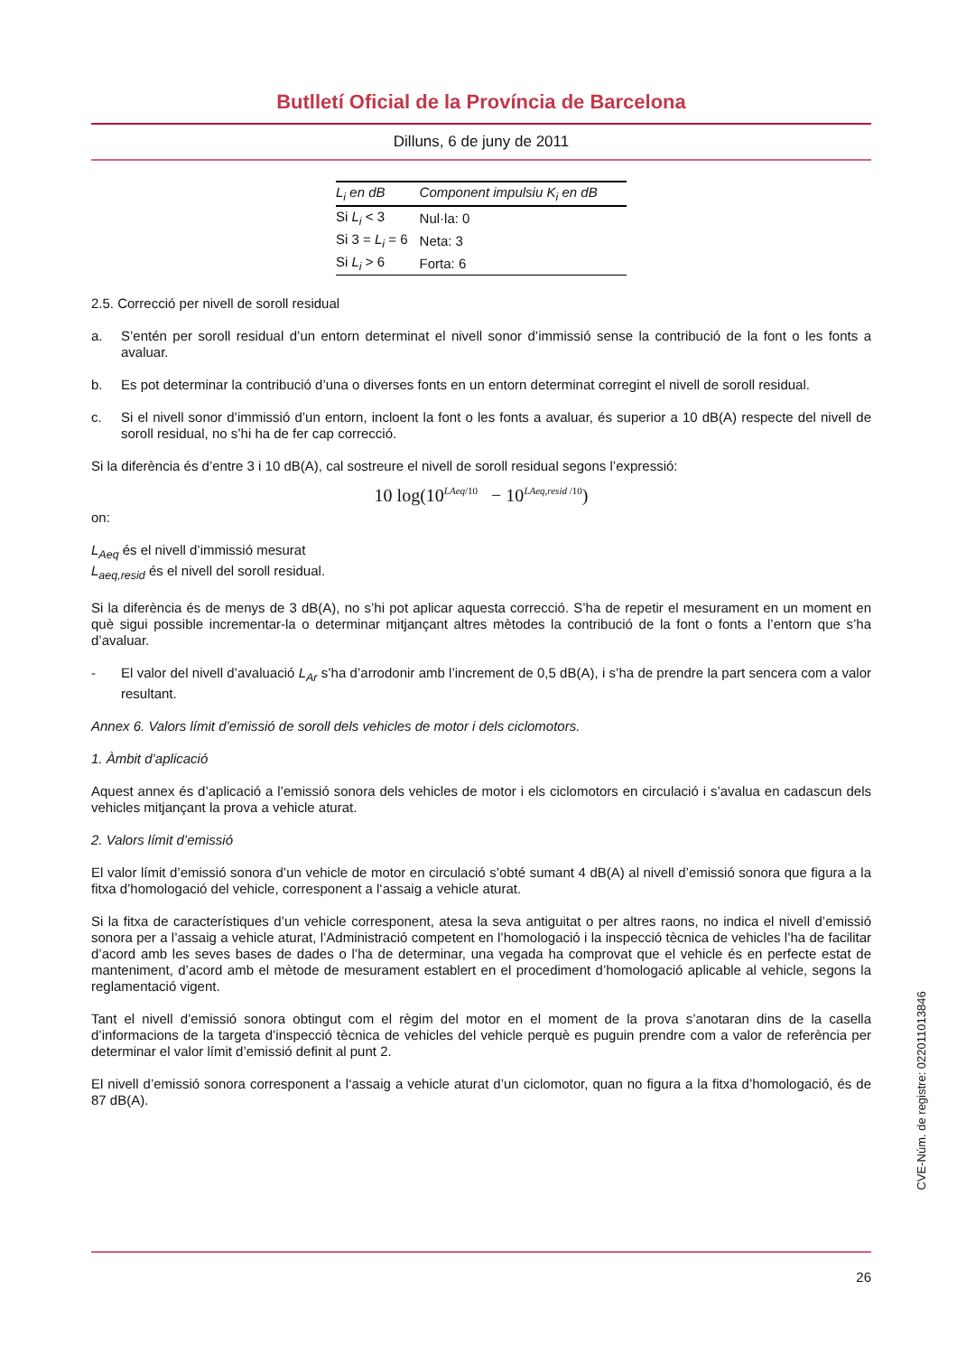Butlletí Oficial de la Província de Barcelona
Dilluns, 6 de juny de 2011
| L<sub>i</sub> en dB | Component impulsiu K<sub>i</sub> en dB |
| --- | --- |
| Si L<sub>i</sub> < 3 | Nul·la: 0 |
| Si 3 = L<sub>i</sub> = 6 | Neta: 3 |
| Si L<sub>i</sub> > 6 | Forta: 6 |
2.5. Correcció per nivell de soroll residual
a. S’entén per soroll residual d’un entorn determinat el nivell sonor d’immissió sense la contribució de la font o les fonts a avaluar.
b. Es pot determinar la contribució d’una o diverses fonts en un entorn determinat corregint el nivell de soroll residual.
c. Si el nivell sonor d’immissió d’un entorn, incloent la font o les fonts a avaluar, és superior a 10 dB(A) respecte del nivell de soroll residual, no s’hi ha de fer cap correcció.
Si la diferència és d’entre 3 i 10 dB(A), cal sostreure el nivell de soroll residual segons l’expressió:
10 log(10<sup>LAeq/10</sup> − 10<sup>LAeq,resid /10</sup>)
on:
L<sub>Aeq</sub> és el nivell d’immissió mesurat
L<sub>aeq,resid</sub> és el nivell del soroll residual.
Si la diferència és de menys de 3 dB(A), no s’hi pot aplicar aquesta correcció. S’ha de repetir el mesurament en un moment en què sigui possible incrementar-la o determinar mitjançant altres mètodes la contribució de la font o fonts a l’entorn que s’ha d’avaluar.
- El valor del nivell d’avaluació L<sub>Ar</sub> s’ha d’arrodonir amb l’increment de 0,5 dB(A), i s’ha de prendre la part sencera com a valor resultant.
Annex 6. Valors límit d’emissió de soroll dels vehicles de motor i dels ciclomotors.
1. Àmbit d’aplicació
Aquest annex és d’aplicació a l’emissió sonora dels vehicles de motor i els ciclomotors en circulació i s’avalua en cadascun dels vehicles mitjançant la prova a vehicle aturat.
2. Valors límit d’emissió
El valor límit d’emissió sonora d’un vehicle de motor en circulació s’obté sumant 4 dB(A) al nivell d’emissió sonora que figura a la fitxa d’homologació del vehicle, corresponent a l‘assaig a vehicle aturat.
Si la fitxa de característiques d’un vehicle corresponent, atesa la seva antiguitat o per altres raons, no indica el nivell d’emissió sonora per a l’assaig a vehicle aturat, l’Administració competent en l’homologació i la inspecció tècnica de vehicles l’ha de facilitar d’acord amb les seves bases de dades o l’ha de determinar, una vegada ha comprovat que el vehicle és en perfecte estat de manteniment, d’acord amb el mètode de mesurament establert en el procediment d’homologació aplicable al vehicle, segons la reglamentació vigent.
Tant el nivell d’emissió sonora obtingut com el règim del motor en el moment de la prova s’anotaran dins de la casella d’informacions de la targeta d’inspecció tècnica de vehicles del vehicle perquè es puguin prendre com a valor de referència per determinar el valor límit d’emissió definit al punt 2.
El nivell d’emissió sonora corresponent a l‘assaig a vehicle aturat d’un ciclomotor, quan no figura a la fitxa d’homologació, és de 87 dB(A).
CVE-Núm. de registre: 022011013846
26